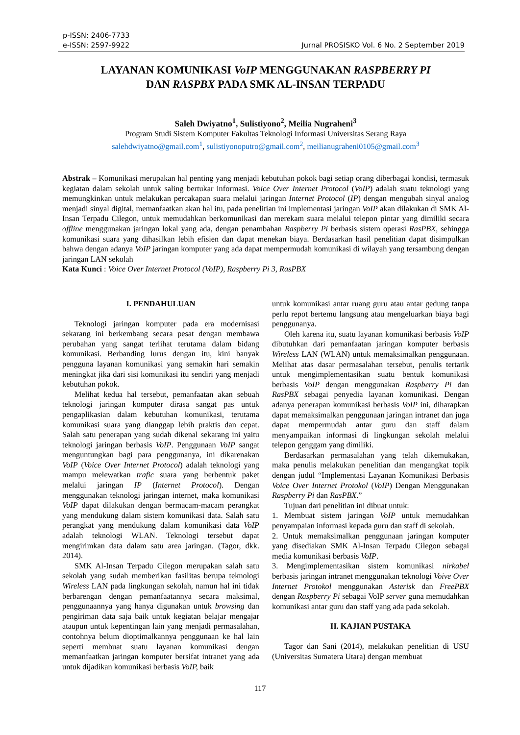p-ISSN: 2406-7733
e-ISSN: 2597-9922
Jurnal PROSISKO Vol. 6 No. 2 September 2019
LAYANAN KOMUNIKASI VoIP MENGGUNAKAN RASPBERRY PI
DAN RASPBX PADA SMK AL-INSAN TERPADU
Saleh Dwiyatno<sup>1</sup>, Sulistiyono<sup>2</sup>, Meilia Nugraheni<sup>3</sup>
Program Studi Sistem Komputer Fakultas Teknologi Informasi Universitas Serang Raya
salehdwiyatno@gmail.com<sup>1</sup>, sulistiyonoputro@gmail.com<sup>2</sup>, meilianugraheni0105@gmail.com<sup>3</sup>
Abstrak – Komunikasi merupakan hal penting yang menjadi kebutuhan pokok bagi setiap orang diberbagai kondisi, termasuk kegiatan dalam sekolah untuk saling bertukar informasi. Voice Over Internet Protocol (VoIP) adalah suatu teknologi yang memungkinkan untuk melakukan percakapan suara melalui jaringan Internet Protocol (IP) dengan mengubah sinyal analog menjadi sinyal digital, memanfaatkan akan hal itu, pada penelitian ini implementasi jaringan VoIP akan dilakukan di SMK Al-Insan Terpadu Cilegon, untuk memudahkan berkomunikasi dan merekam suara melalui telepon pintar yang dimiliki secara offline menggunakan jaringan lokal yang ada, dengan penambahan Raspberry Pi berbasis sistem operasi RasPBX, sehingga komunikasi suara yang dihasilkan lebih efisien dan dapat menekan biaya. Berdasarkan hasil penelitian dapat disimpulkan bahwa dengan adanya VoIP jaringan komputer yang ada dapat mempermudah komunikasi di wilayah yang tersambung dengan jaringan LAN sekolah
Kata Kunci : Voice Over Internet Protocol (VoIP), Raspberry Pi 3, RasPBX
I. PENDAHULUAN
Teknologi jaringan komputer pada era modernisasi sekarang ini berkembang secara pesat dengan membawa perubahan yang sangat terlihat terutama dalam bidang komunikasi. Berbanding lurus dengan itu, kini banyak pengguna layanan komunikasi yang semakin hari semakin meningkat jika dari sisi komunikasi itu sendiri yang menjadi kebutuhan pokok.
Melihat kedua hal tersebut, pemanfaatan akan sebuah teknologi jaringan komputer dirasa sangat pas untuk pengaplikasian dalam kebutuhan komunikasi, terutama komunikasi suara yang dianggap lebih praktis dan cepat. Salah satu penerapan yang sudah dikenal sekarang ini yaitu teknologi jaringan berbasis VoIP. Penggunaan VoIP sangat menguntungkan bagi para penggunanya, ini dikarenakan VoIP (Voice Over Internet Protocol) adalah teknologi yang mampu melewatkan trafic suara yang berbentuk paket melalui jaringan IP (Internet Protocol). Dengan menggunakan teknologi jaringan internet, maka komunikasi VoIP dapat dilakukan dengan bermacam-macam perangkat yang mendukung dalam sistem komunikasi data. Salah satu perangkat yang mendukung dalam komunikasi data VoIP adalah teknologi WLAN. Teknologi tersebut dapat mengirimkan data dalam satu area jaringan. (Tagor, dkk. 2014).
SMK Al-Insan Terpadu Cilegon merupakan salah satu sekolah yang sudah memberikan fasilitas berupa teknologi Wireless LAN pada lingkungan sekolah, namun hal ini tidak berbarengan dengan pemanfaatannya secara maksimal, penggunaannya yang hanya digunakan untuk browsing dan pengiriman data saja baik untuk kegiatan belajar mengajar ataupun untuk kepentingan lain yang menjadi permasalahan, contohnya belum dioptimalkannya penggunaan ke hal lain seperti membuat suatu layanan komunikasi dengan memanfaatkan jaringan komputer bersifat intranet yang ada untuk dijadikan komunikasi berbasis VoIP, baik
untuk komunikasi antar ruang guru atau antar gedung tanpa perlu repot bertemu langsung atau mengeluarkan biaya bagi penggunanya.
Oleh karena itu, suatu layanan komunikasi berbasis VoIP dibutuhkan dari pemanfaatan jaringan komputer berbasis Wireless LAN (WLAN) untuk memaksimalkan penggunaan. Melihat atas dasar permasalahan tersebut, penulis tertarik untuk mengimplementasikan suatu bentuk komunikasi berbasis VoIP dengan menggunakan Raspberry Pi dan RasPBX sebagai penyedia layanan komunikasi. Dengan adanya penerapan komunikasi berbasis VoIP ini, diharapkan dapat memaksimalkan penggunaan jaringan intranet dan juga dapat mempermudah antar guru dan staff dalam menyampaikan informasi di lingkungan sekolah melalui telepon genggam yang dimiliki.
Berdasarkan permasalahan yang telah dikemukakan, maka penulis melakukan penelitian dan mengangkat topik dengan judul “Implementasi Layanan Komunikasi Berbasis Voice Over Internet Protokol (VoIP) Dengan Menggunakan Raspberry Pi dan RasPBX.”
Tujuan dari penelitian ini dibuat untuk:
1. Membuat sistem jaringan VoIP untuk memudahkan penyampaian informasi kepada guru dan staff di sekolah.
2. Untuk memaksimalkan penggunaan jaringan komputer yang disediakan SMK Al-Insan Terpadu Cilegon sebagai media komunikasi berbasis VoIP.
3. Mengimplementasikan sistem komunikasi nirkabel berbasis jaringan intranet menggunakan teknologi Voive Over Internet Protokol menggunakan Asterisk dan FreePBX dengan Raspberry Pi sebagai VoIP server guna memudahkan komunikasi antar guru dan staff yang ada pada sekolah.
II. KAJIAN PUSTAKA
Tagor dan Sani (2014), melakukan penelitian di USU (Universitas Sumatera Utara) dengan membuat
117